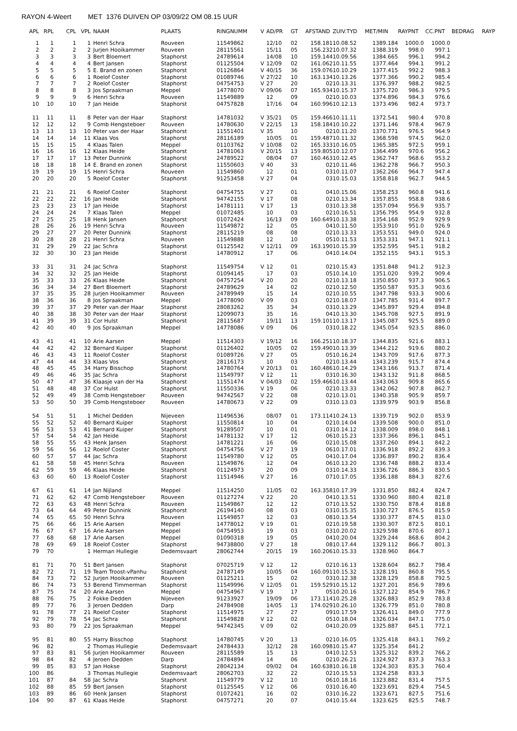RAYON 4-Weert MET 1376 DUIVEN OP 03/09/22 OM 08.15 UUR
| APL | RPL | CPL | VPL | NAAM | PLAATS | RINGNUMM | V | AD/PR | GT | AFSTAND | ZUIV.TYD | MET/MIN | RAYPNT | CC.PNT | BEDRAG | RAYP |
| --- | --- | --- | --- | --- | --- | --- | --- | --- | --- | --- | --- | --- | --- | --- | --- | --- |
| 1 | 1 | 1 | 1 | Henri Schra | Rouveen | 11549862 | | 12/10 | 02 | 158.181 | 10.08.52 | 1389.184 | 1000.0 | 1000.0 | | |
| 2 | 2 | 2 | 2 | Jurjen Hooikammer | Rouveen | 28115561 | | 15/11 | 05 | 156.232 | 10.07.32 | 1388.319 | 998.0 | 997.1 | | |
| 3 | 3 | 3 | 3 | Bert Bloemert | Staphorst | 24789614 | | 14/08 | 10 | 159.144 | 10.09.56 | 1384.665 | 996.1 | 994.2 | | |
| 4 | 4 | 4 | 4 | Bert Jansen | Staphorst | 01125504 | V | 12/09 | 02 | 161.062 | 10.11.55 | 1377.464 | 994.1 | 991.2 | | |
| 5 | 5 | 5 | 5 | E. Brand en zonen | Staphorst | 01126864 | V | 40/15 | 36 | 159.076 | 10.10.29 | 1377.415 | 992.2 | 988.3 | | |
| 6 | 6 | 6 | 1 | Roelof Coster | Staphorst | 01089746 | V | 27/22 | 10 | 163.134 | 10.13.26 | 1377.366 | 990.2 | 985.4 | | |
| 7 | 7 | 7 | 2 | Roelof Coster | Staphorst | 04754753 | V | 27 | 20 | 02 | 10.13.31 | 1376.397 | 988.2 | 982.5 | | |
| 8 | 8 | 8 | 3 | Jos Spraakman | Meppel | 14778070 | V | 09/06 | 07 | 165.934 | 10.15.37 | 1375.720 | 986.3 | 979.5 | | |
| 9 | 9 | 9 | 6 | Henri Schra | Rouveen | 11549889 | | 12 | 09 | 02 | 10.10.03 | 1374.896 | 984.3 | 976.6 | | |
| 10 | 10 | 10 | 7 | Jan Heide | Staphorst | 04757828 | | 17/16 | 04 | 160.996 | 10.12.13 | 1373.496 | 982.4 | 973.7 | | |
| 11 | 11 | 11 | 8 | Peter van der Haar | Staphorst | 14781032 | V | 35/21 | 05 | 159.466 | 10.11.11 | 1372.541 | 980.4 | 970.8 | | |
| 12 | 12 | 12 | 9 | Comb Hengsteboer | Rouveen | 14780630 | V | 22/15 | 13 | 158.184 | 10.10.22 | 1371.146 | 978.4 | 967.9 | | |
| 13 | 13 | 13 | 10 | Peter van der Haar | Staphorst | 11551401 | V | 35 | 10 | 02 | 10.11.20 | 1370.771 | 976.5 | 964.9 | | |
| 14 | 14 | 14 | 11 | Klaas Vos | Staphorst | 28116189 | | 10/05 | 01 | 159.487 | 10.11.32 | 1368.598 | 974.5 | 962.0 | | |
| 15 | 15 | 15 | 4 | Klaas Talen | Meppel | 01103762 | V | 10/08 | 02 | 165.333 | 10.16.05 | 1365.385 | 972.5 | 959.1 | | |
| 16 | 16 | 16 | 12 | Klaas Heide | Staphorst | 14781063 | V | 20/15 | 13 | 159.805 | 10.12.07 | 1364.499 | 970.6 | 956.2 | | |
| 17 | 17 | 17 | 13 | Peter Dunnink | Staphorst | 24789522 | | 08/04 | 07 | 160.463 | 10.12.45 | 1362.747 | 968.6 | 953.2 | | |
| 18 | 18 | 18 | 14 | E. Brand en zonen | Staphorst | 11550603 | V | 40 | 33 | 02 | 10.11.46 | 1362.278 | 966.7 | 950.3 | | |
| 19 | 19 | 19 | 15 | Henri Schra | Rouveen | 11549860 | | 12 | 01 | 03 | 10.11.07 | 1362.266 | 964.7 | 947.4 | | |
| 20 | 20 | 20 | 5 | Roelof Coster | Staphorst | 91253458 | V | 27 | 04 | 03 | 10.15.03 | 1358.818 | 962.7 | 944.5 | | |
| 21 | 21 | 21 | 6 | Roelof Coster | Staphorst | 04754755 | V | 27 | 01 | 04 | 10.15.06 | 1358.253 | 960.8 | 941.6 | | |
| 22 | 22 | 22 | 16 | Jan Heide | Staphorst | 94742155 | V | 17 | 08 | 02 | 10.13.34 | 1357.855 | 958.8 | 938.6 | | |
| 23 | 23 | 23 | 17 | Jan Heide | Staphorst | 14781111 | V | 17 | 13 | 03 | 10.13.38 | 1357.094 | 956.9 | 935.7 | | |
| 24 | 24 | 24 | 7 | Klaas Talen | Meppel | 01072485 | | 10 | 03 | 02 | 10.16.51 | 1356.795 | 954.9 | 932.8 | | |
| 27 | 25 | 25 | 18 | Henk Jansen | Staphorst | 01072424 | | 16/13 | 09 | 160.649 | 10.13.38 | 1354.168 | 952.9 | 929.9 | | |
| 28 | 26 | 26 | 19 | Henri Schra | Rouveen | 11549872 | | 12 | 05 | 04 | 10.11.50 | 1353.910 | 951.0 | 926.9 | | |
| 29 | 27 | 27 | 20 | Peter Dunnink | Staphorst | 28115219 | | 08 | 08 | 02 | 10.13.33 | 1353.551 | 949.0 | 924.0 | | |
| 30 | 28 | 28 | 21 | Henri Schra | Rouveen | 11549888 | | 12 | 10 | 05 | 10.11.53 | 1353.331 | 947.1 | 921.1 | | |
| 31 | 29 | 29 | 22 | Jac Schra | Staphorst | 01125542 | V | 12/11 | 09 | 163.190 | 10.15.39 | 1352.595 | 945.1 | 918.2 | | |
| 32 | 30 | 30 | 23 | Jan Heide | Staphorst | 14780912 | | 17 | 06 | 04 | 10.14.04 | 1352.155 | 943.1 | 915.3 | | |
| 33 | 31 | 31 | 24 | Jac Schra | Staphorst | 11549754 | V | 12 | 01 | 02 | 10.15.43 | 1351.848 | 941.2 | 912.3 | | |
| 34 | 32 | 32 | 25 | Jan Heide | Staphorst | 01094145 | | 17 | 03 | 05 | 10.14.10 | 1351.020 | 939.2 | 909.4 | | |
| 35 | 33 | 33 | 26 | Klaas Heide | Staphorst | 04757254 | V | 20 | 20 | 02 | 10.13.18 | 1350.850 | 937.3 | 906.5 | | |
| 36 | 34 | 34 | 27 | Bert Bloemert | Staphorst | 24789629 | | 14 | 02 | 02 | 10.12.50 | 1350.587 | 935.3 | 903.6 | | |
| 37 | 35 | 35 | 28 | Jurjen Hooikammer | Rouveen | 24789949 | | 15 | 14 | 02 | 10.10.55 | 1347.798 | 933.3 | 900.6 | | |
| 38 | 36 | 36 | 8 | Jos Spraakman | Meppel | 14778090 | V | 09 | 03 | 02 | 10.18.07 | 1347.785 | 931.4 | 897.7 | | |
| 39 | 37 | 37 | 29 | Peter van der Haar | Staphorst | 28083262 | | 35 | 34 | 03 | 10.13.29 | 1345.897 | 929.4 | 894.8 | | |
| 40 | 38 | 38 | 30 | Peter van der Haar | Staphorst | 12099073 | | 35 | 16 | 04 | 10.13.30 | 1345.708 | 927.5 | 891.9 | | |
| 41 | 39 | 39 | 31 | Cor Hulst | Staphorst | 28115687 | | 19/11 | 13 | 159.101 | 10.13.17 | 1345.087 | 925.5 | 889.0 | | |
| 42 | 40 | 40 | 9 | Jos Spraakman | Meppel | 14778086 | V | 09 | 06 | 03 | 10.18.22 | 1345.054 | 923.5 | 886.0 | | |
| 43 | 41 | 41 | 10 | Arie Aarsen | Meppel | 11514303 | V | 19/12 | 16 | 166.251 | 10.18.37 | 1344.835 | 921.6 | 883.1 | | |
| 44 | 42 | 42 | 32 | Bernard Kuiper | Staphorst | 01126402 | | 10/05 | 02 | 159.490 | 10.13.39 | 1344.212 | 919.6 | 880.2 | | |
| 46 | 43 | 43 | 11 | Roelof Coster | Staphorst | 01089726 | V | 27 | 05 | 05 | 10.16.24 | 1343.709 | 917.6 | 877.3 | | |
| 47 | 44 | 44 | 33 | Klaas Vos | Staphorst | 28116173 | | 10 | 03 | 02 | 10.13.44 | 1343.239 | 915.7 | 874.4 | | |
| 48 | 45 | 45 | 34 | Harry Bisschop | Staphorst | 14780764 | V | 20/13 | 01 | 160.486 | 10.14.29 | 1343.166 | 913.7 | 871.4 | | |
| 49 | 46 | 46 | 35 | Jac Schra | Staphorst | 11549797 | V | 12 | 11 | 03 | 10.16.30 | 1343.132 | 911.8 | 868.5 | | |
| 50 | 47 | 47 | 36 | Klaasje van der Ha | Staphorst | 11551474 | V | 04/03 | 02 | 159.466 | 10.13.44 | 1343.063 | 909.8 | 865.6 | | |
| 51 | 48 | 48 | 37 | Cor Hulst | Staphorst | 11550336 | V | 19 | 06 | 02 | 10.13.33 | 1342.062 | 907.8 | 862.7 | | |
| 52 | 49 | 49 | 38 | Comb Hengsteboer | Rouveen | 94742567 | V | 22 | 08 | 02 | 10.13.01 | 1340.358 | 905.9 | 859.7 | | |
| 53 | 50 | 50 | 39 | Comb Hengsteboer | Rouveen | 14780673 | V | 22 | 09 | 03 | 10.13.03 | 1339.979 | 903.9 | 856.8 | | |
| 54 | 51 | 51 | 1 | Michel Dedden | Nijeveen | 11496536 | | 08/07 | 01 | 173.114 | 10.24.13 | 1339.719 | 902.0 | 853.9 | | |
| 55 | 52 | 52 | 40 | Bernard Kuiper | Staphorst | 11550814 | | 10 | 04 | 02 | 10.14.04 | 1339.508 | 900.0 | 851.0 | | |
| 56 | 53 | 53 | 41 | Bernard Kuiper | Staphorst | 91289507 | | 10 | 01 | 03 | 10.14.12 | 1338.009 | 898.0 | 848.1 | | |
| 57 | 54 | 54 | 42 | Jan Heide | Staphorst | 14781132 | V | 17 | 12 | 06 | 10.15.23 | 1337.366 | 896.1 | 845.1 | | |
| 58 | 55 | 55 | 43 | Henk Jansen | Staphorst | 14781221 | | 16 | 06 | 02 | 10.15.08 | 1337.260 | 894.1 | 842.2 | | |
| 59 | 56 | 56 | 12 | Roelof Coster | Staphorst | 04754756 | V | 27 | 19 | 06 | 10.17.01 | 1336.918 | 892.2 | 839.3 | | |
| 60 | 57 | 57 | 44 | Jac Schra | Staphorst | 11549780 | V | 12 | 05 | 04 | 10.17.04 | 1336.897 | 890.2 | 836.4 | | |
| 61 | 58 | 58 | 45 | Henri Schra | Rouveen | 11549876 | | 12 | 04 | 06 | 10.13.20 | 1336.748 | 888.2 | 833.4 | | |
| 62 | 59 | 59 | 46 | Klaas Heide | Staphorst | 01124973 | | 20 | 09 | 03 | 10.14.33 | 1336.726 | 886.3 | 830.5 | | |
| 63 | 60 | 60 | 13 | Roelof Coster | Staphorst | 11514946 | V | 27 | 16 | 07 | 10.17.05 | 1336.188 | 884.3 | 827.6 | | |
| 67 | 61 | 61 | 14 | Jan Nijland | Meppel | 11514250 | | 11/05 | 02 | 163.358 | 10.17.39 | 1331.850 | 882.4 | 824.7 | | |
| 71 | 62 | 62 | 47 | Comb Hengsteboer | Rouveen | 01127274 | V | 22 | 20 | 04 | 10.13.51 | 1330.960 | 880.4 | 821.8 | | |
| 72 | 63 | 63 | 48 | Henri Schra | Rouveen | 11549867 | | 12 | 12 | 07 | 10.13.52 | 1330.750 | 878.4 | 818.8 | | |
| 73 | 64 | 64 | 49 | Peter Dunnink | Staphorst | 26194140 | | 08 | 03 | 03 | 10.15.35 | 1330.727 | 876.5 | 815.9 | | |
| 74 | 65 | 65 | 50 | Henri Schra | Rouveen | 11549857 | | 12 | 03 | 08 | 10.13.54 | 1330.377 | 874.5 | 813.0 | | |
| 75 | 66 | 66 | 15 | Arie Aarsen | Meppel | 14778012 | V | 19 | 01 | 02 | 10.19.58 | 1330.307 | 872.5 | 810.1 | | |
| 76 | 67 | 67 | 16 | Arie Aarsen | Meppel | 04754953 | | 19 | 03 | 03 | 10.20.02 | 1329.598 | 870.6 | 807.1 | | |
| 77 | 68 | 68 | 17 | Arie Aarsen | Meppel | 01090318 | | 19 | 05 | 04 | 10.20.04 | 1329.244 | 868.6 | 804.2 | | |
| 78 | 69 | 69 | 18 | Roelof Coster | Staphorst | 94738800 | V | 27 | 18 | 08 | 10.17.44 | 1329.112 | 866.7 | 801.3 | | |
| 79 | 70 | | 1 | Herman Hullegie | Dedemsvaart | 28062744 | | 20/15 | 19 | 160.206 | 10.15.33 | 1328.960 | 864.7 | | | |
| 81 | 71 | 70 | 51 | Bert Jansen | Staphorst | 07025719 | V | 12 | 12 | 02 | 10.16.13 | 1328.604 | 862.7 | 798.4 | | |
| 82 | 72 | 71 | 19 | Team Troost-vPanhu | Staphorst | 24787149 | | 10/05 | 04 | 160.091 | 10.15.32 | 1328.191 | 860.8 | 795.5 | | |
| 84 | 73 | 72 | 52 | Jurjen Hooikammer | Rouveen | 01125211 | | 15 | 02 | 03 | 10.12.38 | 1328.129 | 858.8 | 792.5 | | |
| 86 | 74 | 73 | 53 | Berend Timmerman | Staphorst | 11549996 | V | 12/05 | 01 | 159.529 | 10.15.12 | 1327.201 | 856.9 | 789.6 | | |
| 87 | 75 | 74 | 20 | Arie Aarsen | Meppel | 04754967 | V | 19 | 17 | 05 | 10.20.16 | 1327.122 | 854.9 | 786.7 | | |
| 88 | 76 | 75 | 2 | Fokke Dedden | Nijeveen | 91233927 | | 19/09 | 06 | 173.114 | 10.25.28 | 1326.883 | 852.9 | 783.8 | | |
| 89 | 77 | 76 | 3 | Jeroen Dedden | Darp | 24784908 | | 14/05 | 13 | 174.029 | 10.26.10 | 1326.779 | 851.0 | 780.8 | | |
| 91 | 78 | 77 | 21 | Roelof Coster | Staphorst | 11514975 | | 27 | 27 | 09 | 10.17.59 | 1326.411 | 849.0 | 777.9 | | |
| 92 | 79 | 78 | 54 | Jac Schra | Staphorst | 11549828 | V | 12 | 02 | 05 | 10.18.04 | 1326.034 | 847.1 | 775.0 | | |
| 93 | 80 | 79 | 22 | Jos Spraakman | Meppel | 94742345 | V | 09 | 02 | 04 | 10.20.09 | 1325.887 | 845.1 | 772.1 | | |
| 95 | 81 | 80 | 55 | Harry Bisschop | Staphorst | 14780745 | V | 20 | 13 | 02 | 10.16.05 | 1325.418 | 843.1 | 769.2 | | |
| 96 | 82 | | 2 | Thomas Hullegie | Dedemsvaart | 24784433 | | 32/12 | 28 | 160.098 | 10.15.47 | 1325.354 | 841.2 | | | |
| 97 | 83 | 81 | 56 | Jurjen Hooikammer | Rouveen | 28115589 | | 15 | 13 | 04 | 10.12.53 | 1325.312 | 839.2 | 766.2 | | |
| 98 | 84 | 82 | 4 | Jeroen Dedden | Darp | 24784894 | | 14 | 06 | 02 | 10.26.21 | 1324.927 | 837.3 | 763.3 | | |
| 99 | 85 | 83 | 57 | Jan Hokse | Staphorst | 28042134 | | 09/02 | 04 | 160.638 | 10.16.18 | 1324.303 | 835.3 | 760.4 | | |
| 100 | 86 | | 3 | Thomas Hullegie | Dedemsvaart | 28062703 | | 32 | 22 | 02 | 10.15.53 | 1324.258 | 833.3 | | | |
| 101 | 87 | 84 | 58 | Jac Schra | Staphorst | 11549779 | V | 12 | 10 | 06 | 10.18.16 | 1323.882 | 831.4 | 757.5 | | |
| 102 | 88 | 85 | 59 | Bert Jansen | Staphorst | 01125545 | V | 12 | 06 | 03 | 10.16.40 | 1323.691 | 829.4 | 754.5 | | |
| 103 | 89 | 86 | 60 | Henk Jansen | Staphorst | 01072421 | | 16 | 02 | 03 | 10.16.22 | 1323.671 | 827.5 | 751.6 | | |
| 104 | 90 | 87 | 61 | Klaas Heide | Staphorst | 04757271 | | 20 | 07 | 04 | 10.15.44 | 1323.625 | 825.5 | 748.7 | | |